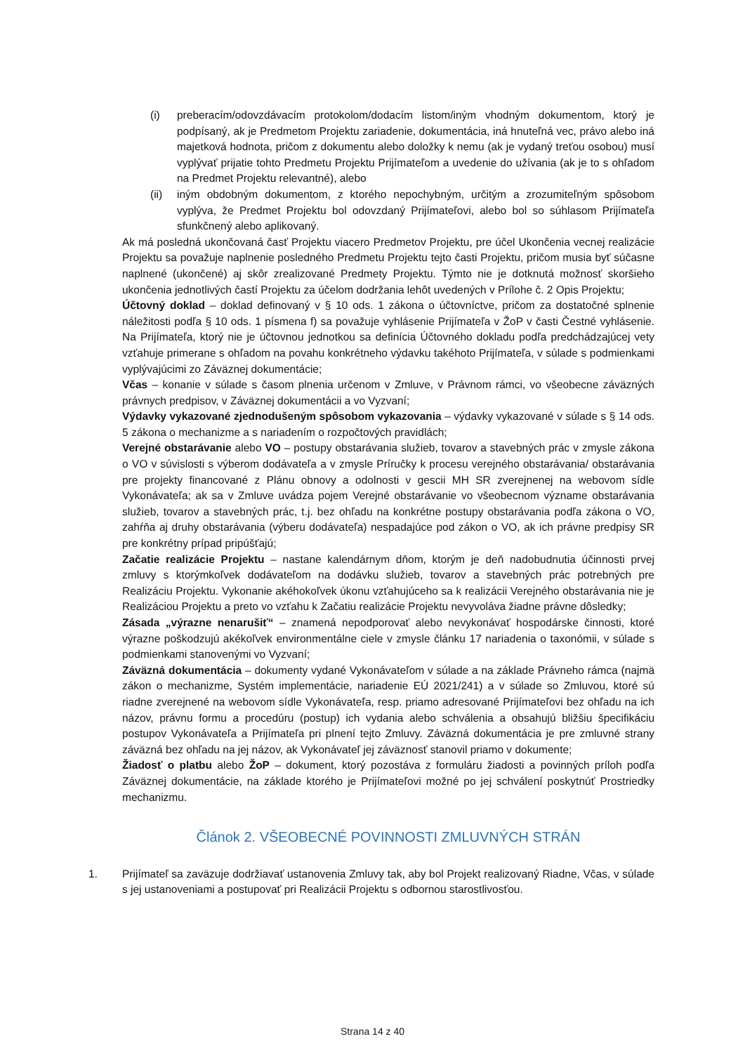(i) preberacím/odovzdávacím protokolom/dodacím listom/iným vhodným dokumentom, ktorý je podpísaný, ak je Predmetom Projektu zariadenie, dokumentácia, iná hnuteľná vec, právo alebo iná majetková hodnota, pričom z dokumentu alebo doložky k nemu (ak je vydaný treťou osobou) musí vyplývať prijatie tohto Predmetu Projektu Prijímateľom a uvedenie do užívania (ak je to s ohľadom na Predmet Projektu relevantné), alebo
(ii) iným obdobným dokumentom, z ktorého nepochybným, určitým a zrozumiteľným spôsobom vyplýva, že Predmet Projektu bol odovzdaný Prijímateľovi, alebo bol so súhlasom Prijímateľa sfunkčnený alebo aplikovaný.
Ak má posledná ukončovaná časť Projektu viacero Predmetov Projektu, pre účel Ukončenia vecnej realizácie Projektu sa považuje naplnenie posledného Predmetu Projektu tejto časti Projektu, pričom musia byť súčasne naplnené (ukončené) aj skôr zrealizované Predmety Projektu. Týmto nie je dotknutá možnosť skoršieho ukončenia jednotlivých častí Projektu za účelom dodržania lehôt uvedených v Prílohe č. 2 Opis Projektu;
Účtovný doklad – doklad definovaný v § 10 ods. 1 zákona o účtovníctve, pričom za dostatočné splnenie náležitosti podľa § 10 ods. 1 písmena f) sa považuje vyhlásenie Prijímateľa v ŽoP v časti Čestné vyhlásenie. Na Prijímateľa, ktorý nie je účtovnou jednotkou sa definícia Účtovného dokladu podľa predchádzajúcej vety vzťahuje primerane s ohľadom na povahu konkrétneho výdavku takéhoto Prijímateľa, v súlade s podmienkami vyplývajúcimi zo Záväznej dokumentácie;
Včas – konanie v súlade s časom plnenia určenom v Zmluve, v Právnom rámci, vo všeobecne záväzných právnych predpisov, v Záväznej dokumentácii a vo Vyzvaní;
Výdavky vykazované zjednodušeným spôsobom vykazovania – výdavky vykazované v súlade s § 14 ods. 5 zákona o mechanizme a s nariadením o rozpočtových pravidlách;
Verejné obstarávanie alebo VO – postupy obstarávania služieb, tovarov a stavebných prác v zmysle zákona o VO v súvislosti s výberom dodávateľa a v zmysle Príručky k procesu verejného obstarávania/ obstarávania pre projekty financované z Plánu obnovy a odolnosti v gescii MH SR zverejnenej na webovom sídle Vykonávateľa; ak sa v Zmluve uvádza pojem Verejné obstarávanie vo všeobecnom význame obstarávania služieb, tovarov a stavebných prác, t.j. bez ohľadu na konkrétne postupy obstarávania podľa zákona o VO, zahŕňa aj druhy obstarávania (výberu dodávateľa) nespadajúce pod zákon o VO, ak ich právne predpisy SR pre konkrétny prípad pripúšťajú;
Začatie realizácie Projektu – nastane kalendárnym dňom, ktorým je deň nadobudnutia účinnosti prvej zmluvy s ktorýmkoľvek dodávateľom na dodávku služieb, tovarov a stavebných prác potrebných pre Realizáciu Projektu. Vykonanie akéhokoľvek úkonu vzťahujúceho sa k realizácii Verejného obstarávania nie je Realizáciou Projektu a preto vo vzťahu k Začatiu realizácie Projektu nevyvoláva žiadne právne dôsledky;
Zásada „výrazne nenarušiť“ – znamená nepodporovať alebo nevykonávať hospodárske činnosti, ktoré výrazne poškodzujú akékoľvek environmentálne ciele v zmysle článku 17 nariadenia o taxonómii, v súlade s podmienkami stanovenými vo Vyzvaní;
Záväzná dokumentácia – dokumenty vydané Vykonávateľom v súlade a na základe Právneho rámca (najmä zákon o mechanizme, Systém implementácie, nariadenie EÚ 2021/241) a v súlade so Zmluvou, ktoré sú riadne zverejnené na webovom sídle Vykonávateľa, resp. priamo adresované Prijímateľovi bez ohľadu na ich názov, právnu formu a procedúru (postup) ich vydania alebo schválenia a obsahujú bližšiu špecifikáciu postupov Vykonávateľa a Prijímateľa pri plnení tejto Zmluvy. Záväzná dokumentácia je pre zmluvné strany záväzná bez ohľadu na jej názov, ak Vykonávateľ jej záväznosť stanovil priamo v dokumente;
Žiadosť o platbu alebo ŽoP – dokument, ktorý pozostáva z formuláru žiadosti a povinných príloh podľa Záväznej dokumentácie, na základe ktorého je Prijímateľovi možné po jej schválení poskytnúť Prostriedky mechanizmu.
Článok 2. VŠEOBECNÉ POVINNOSTI ZMLUVNÝCH STRÁN
1. Prijímateľ sa zaväzuje dodržiavať ustanovenia Zmluvy tak, aby bol Projekt realizovaný Riadne, Včas, v súlade s jej ustanoveniami a postupovať pri Realizácii Projektu s odbornou starostlivosťou.
Strana 14 z 40